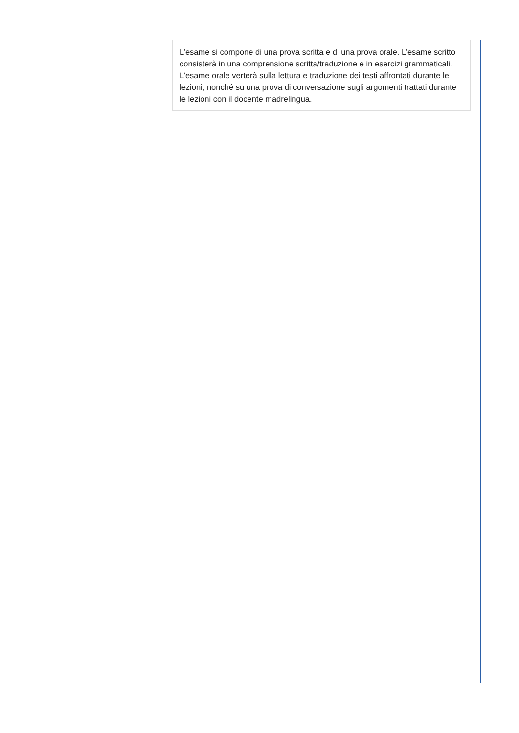L’esame si compone di una prova scritta e di una prova orale. L’esame scritto consisterà in una comprensione scritta/traduzione e in esercizi grammaticali. L’esame orale verterà sulla lettura e traduzione dei testi affrontati durante le lezioni, nonché su una prova di conversazione sugli argomenti trattati durante le lezioni con il docente madrelingua.